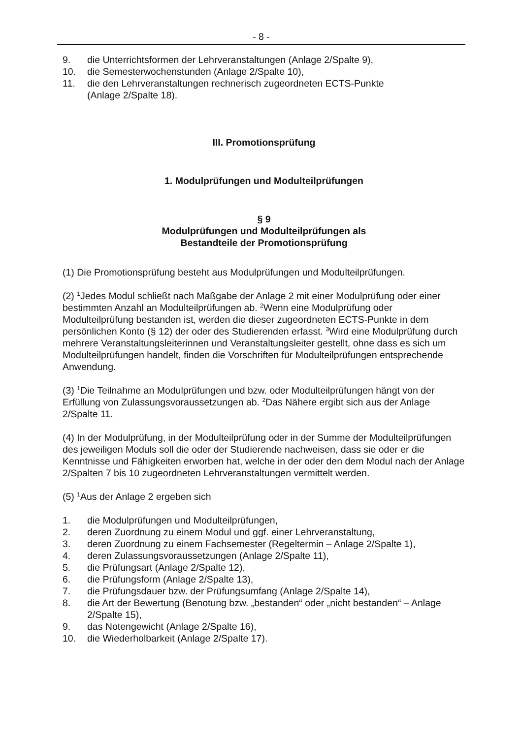- 8 -
9. die Unterrichtsformen der Lehrveranstaltungen (Anlage 2/Spalte 9),
10. die Semesterwochenstunden (Anlage 2/Spalte 10),
11. die den Lehrveranstaltungen rechnerisch zugeordneten ECTS-Punkte
(Anlage 2/Spalte 18).
III. Promotionsprüfung
1. Modulprüfungen und Modulteilprüfungen
§ 9
Modulprüfungen und Modulteilprüfungen als
Bestandteile der Promotionsprüfung
(1) Die Promotionsprüfung besteht aus Modulprüfungen und Modulteilprüfungen.
(2) <sup>1</sup>Jedes Modul schließt nach Maßgabe der Anlage 2 mit einer Modulprüfung oder einer bestimmten Anzahl an Modulteilprüfungen ab. <sup>2</sup>Wenn eine Modulprüfung oder Modulteilprüfung bestanden ist, werden die dieser zugeordneten ECTS-Punkte in dem persönlichen Konto (§ 12) der oder des Studierenden erfasst. <sup>3</sup>Wird eine Modulprüfung durch mehrere Veranstaltungsleiterinnen und Veranstaltungsleiter gestellt, ohne dass es sich um Modulteilprüfungen handelt, finden die Vorschriften für Modulteilprüfungen entsprechende Anwendung.
(3) <sup>1</sup>Die Teilnahme an Modulprüfungen und bzw. oder Modulteilprüfungen hängt von der Erfüllung von Zulassungsvoraussetzungen ab. <sup>2</sup>Das Nähere ergibt sich aus der Anlage 2/Spalte 11.
(4) In der Modulprüfung, in der Modulteilprüfung oder in der Summe der Modulteilprüfungen des jeweiligen Moduls soll die oder der Studierende nachweisen, dass sie oder er die Kenntnisse und Fähigkeiten erworben hat, welche in der oder den dem Modul nach der Anlage 2/Spalten 7 bis 10 zugeordneten Lehrveranstaltungen vermittelt werden.
(5) <sup>1</sup>Aus der Anlage 2 ergeben sich
1. die Modulprüfungen und Modulteilprüfungen,
2. deren Zuordnung zu einem Modul und ggf. einer Lehrveranstaltung,
3. deren Zuordnung zu einem Fachsemester (Regeltermin – Anlage 2/Spalte 1),
4. deren Zulassungsvoraussetzungen (Anlage 2/Spalte 11),
5. die Prüfungsart (Anlage 2/Spalte 12),
6. die Prüfungsform (Anlage 2/Spalte 13),
7. die Prüfungsdauer bzw. der Prüfungsumfang (Anlage 2/Spalte 14),
8. die Art der Bewertung (Benotung bzw. „bestanden“ oder „nicht bestanden“ – Anlage 2/Spalte 15),
9. das Notengewicht (Anlage 2/Spalte 16),
10. die Wiederholbarkeit (Anlage 2/Spalte 17).